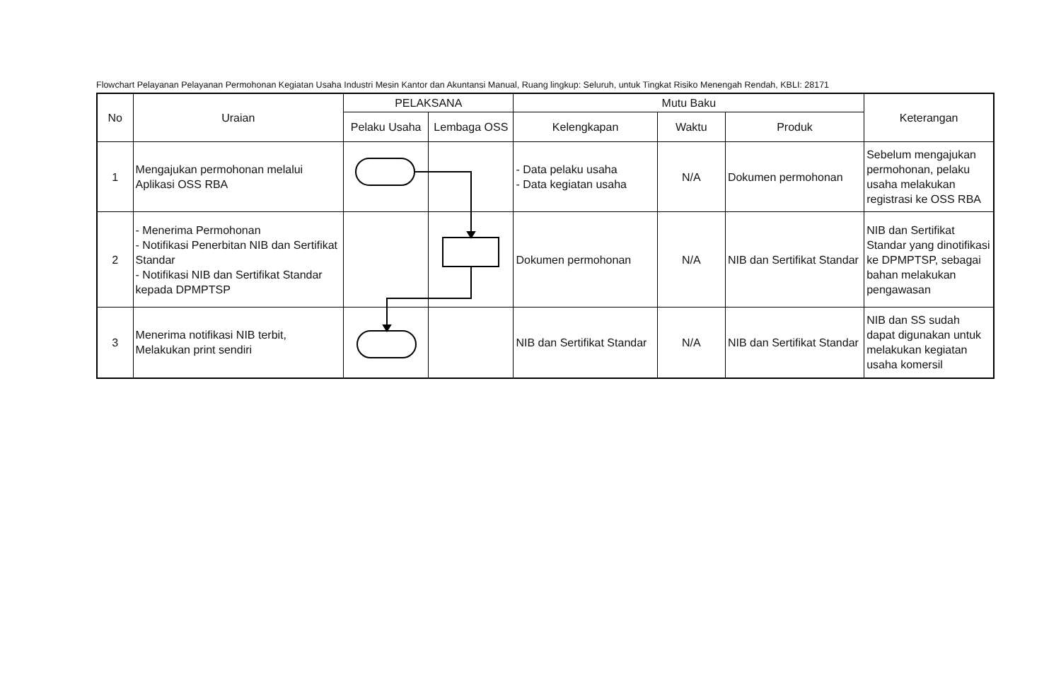Flowchart Pelayanan Pelayanan Permohonan Kegiatan Usaha Industri Mesin Kantor dan Akuntansi Manual, Ruang lingkup: Seluruh, untuk Tingkat Risiko Menengah Rendah, KBLI: 28171
| No | Uraian | PELAKSANA | | Mutu Baku | | | Keterangan |
| --- | --- | --- | --- | --- | --- | --- | --- |
| | | Pelaku Usaha | Lembaga OSS | Kelengkapan | Waktu | Produk | |
| 1 | Mengajukan permohonan melalui Aplikasi OSS RBA | | | - Data pelaku usaha - Data kegiatan usaha | N/A | Dokumen permohonan | Sebelum mengajukan permohonan, pelaku usaha melakukan registrasi ke OSS RBA |
| 2 | - Menerima Permohonan - Notifikasi Penerbitan NIB dan Sertifikat Standar - Notifikasi NIB dan Sertifikat Standar kepada DPMPTSP | | | Dokumen permohonan | N/A | NIB dan Sertifikat Standar | NIB dan Sertifikat Standar yang dinotifikasi ke DPMPTSP, sebagai bahan melakukan pengawasan |
| 3 | Menerima notifikasi NIB terbit, Melakukan print sendiri | | | NIB dan Sertifikat Standar | N/A | NIB dan Sertifikat Standar | NIB dan SS sudah dapat digunakan untuk melakukan kegiatan usaha komersil |